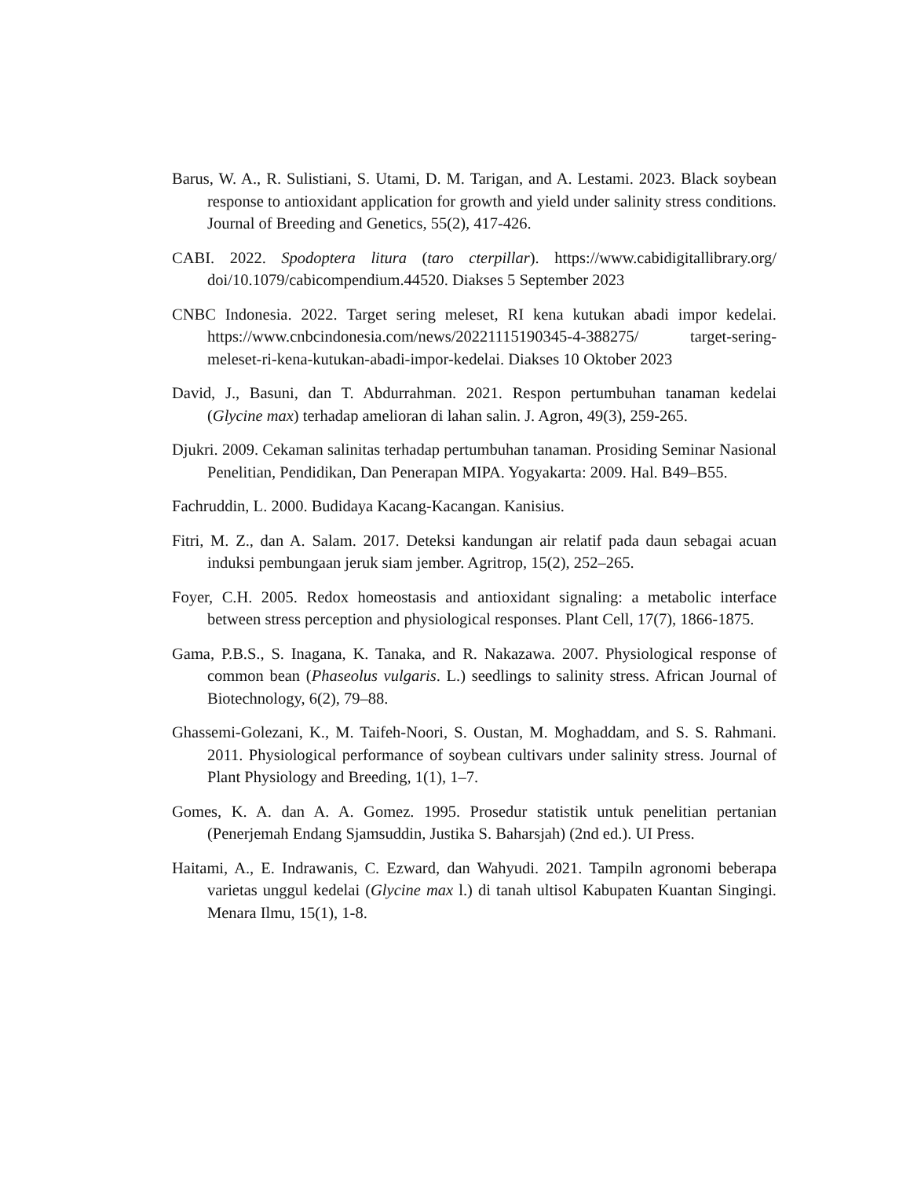Barus, W. A., R. Sulistiani, S. Utami, D. M. Tarigan, and A. Lestami. 2023. Black soybean response to antioxidant application for growth and yield under salinity stress conditions. Journal of Breeding and Genetics, 55(2), 417-426.
CABI. 2022. Spodoptera litura (taro cterpillar). https://www.cabidigitallibrary.org/ doi/10.1079/cabicompendium.44520. Diakses 5 September 2023
CNBC Indonesia. 2022. Target sering meleset, RI kena kutukan abadi impor kedelai. https://www.cnbcindonesia.com/news/20221115190345-4-388275/ target-sering-meleset-ri-kena-kutukan-abadi-impor-kedelai. Diakses 10 Oktober 2023
David, J., Basuni, dan T. Abdurrahman. 2021. Respon pertumbuhan tanaman kedelai (Glycine max) terhadap amelioran di lahan salin. J. Agron, 49(3), 259-265.
Djukri. 2009. Cekaman salinitas terhadap pertumbuhan tanaman. Prosiding Seminar Nasional Penelitian, Pendidikan, Dan Penerapan MIPA. Yogyakarta: 2009. Hal. B49–B55.
Fachruddin, L. 2000. Budidaya Kacang-Kacangan. Kanisius.
Fitri, M. Z., dan A. Salam. 2017. Deteksi kandungan air relatif pada daun sebagai acuan induksi pembungaan jeruk siam jember. Agritrop, 15(2), 252–265.
Foyer, C.H. 2005. Redox homeostasis and antioxidant signaling: a metabolic interface between stress perception and physiological responses. Plant Cell, 17(7), 1866-1875.
Gama, P.B.S., S. Inagana, K. Tanaka, and R. Nakazawa. 2007. Physiological response of common bean (Phaseolus vulgaris. L.) seedlings to salinity stress. African Journal of Biotechnology, 6(2), 79–88.
Ghassemi-Golezani, K., M. Taifeh-Noori, S. Oustan, M. Moghaddam, and S. S. Rahmani. 2011. Physiological performance of soybean cultivars under salinity stress. Journal of Plant Physiology and Breeding, 1(1), 1–7.
Gomes, K. A. dan A. A. Gomez. 1995. Prosedur statistik untuk penelitian pertanian (Penerjemah Endang Sjamsuddin, Justika S. Baharsjah) (2nd ed.). UI Press.
Haitami, A., E. Indrawanis, C. Ezward, dan Wahyudi. 2021. Tampiln agronomi beberapa varietas unggul kedelai (Glycine max l.) di tanah ultisol Kabupaten Kuantan Singingi. Menara Ilmu, 15(1), 1-8.